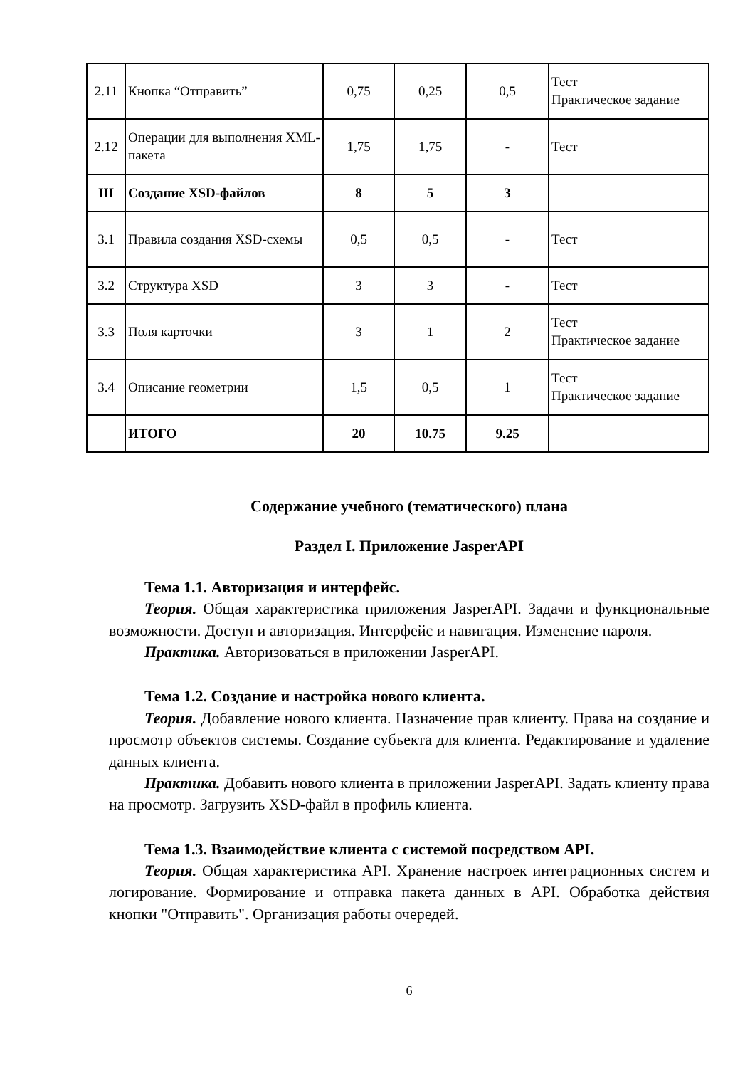| 2.11 | Кнопка “Отправить” | 0,75 | 0,25 | 0,5 | Тест Практическое задание |
| 2.12 | Операции для выполнения XML-пакета | 1,75 | 1,75 | - | Тест |
| III | Создание XSD-файлов | 8 | 5 | 3 | |
| 3.1 | Правила создания XSD-схемы | 0,5 | 0,5 | - | Тест |
| 3.2 | Структура XSD | 3 | 3 | - | Тест |
| 3.3 | Поля карточки | 3 | 1 | 2 | Тест Практическое задание |
| 3.4 | Описание геометрии | 1,5 | 0,5 | 1 | Тест Практическое задание |
| | ИТОГО | 20 | 10.75 | 9.25 | |
Содержание учебного (тематического) плана
Раздел I. Приложение JasperAPI
Тема 1.1. Авторизация и интерфейс.
Теория. Общая характеристика приложения JasperAPI. Задачи и функциональные возможности. Доступ и авторизация. Интерфейс и навигация. Изменение пароля.
Практика. Авторизоваться в приложении JasperAPI.
Тема 1.2. Создание и настройка нового клиента.
Теория. Добавление нового клиента. Назначение прав клиенту. Права на создание и просмотр объектов системы. Создание субъекта для клиента. Редактирование и удаление данных клиента.
Практика. Добавить нового клиента в приложении JasperAPI. Задать клиенту права на просмотр. Загрузить XSD-файл в профиль клиента.
Тема 1.3. Взаимодействие клиента с системой посредством API.
Теория. Общая характеристика API. Хранение настроек интеграционных систем и логирование. Формирование и отправка пакета данных в API. Обработка действия кнопки "Отправить". Организация работы очередей.
6